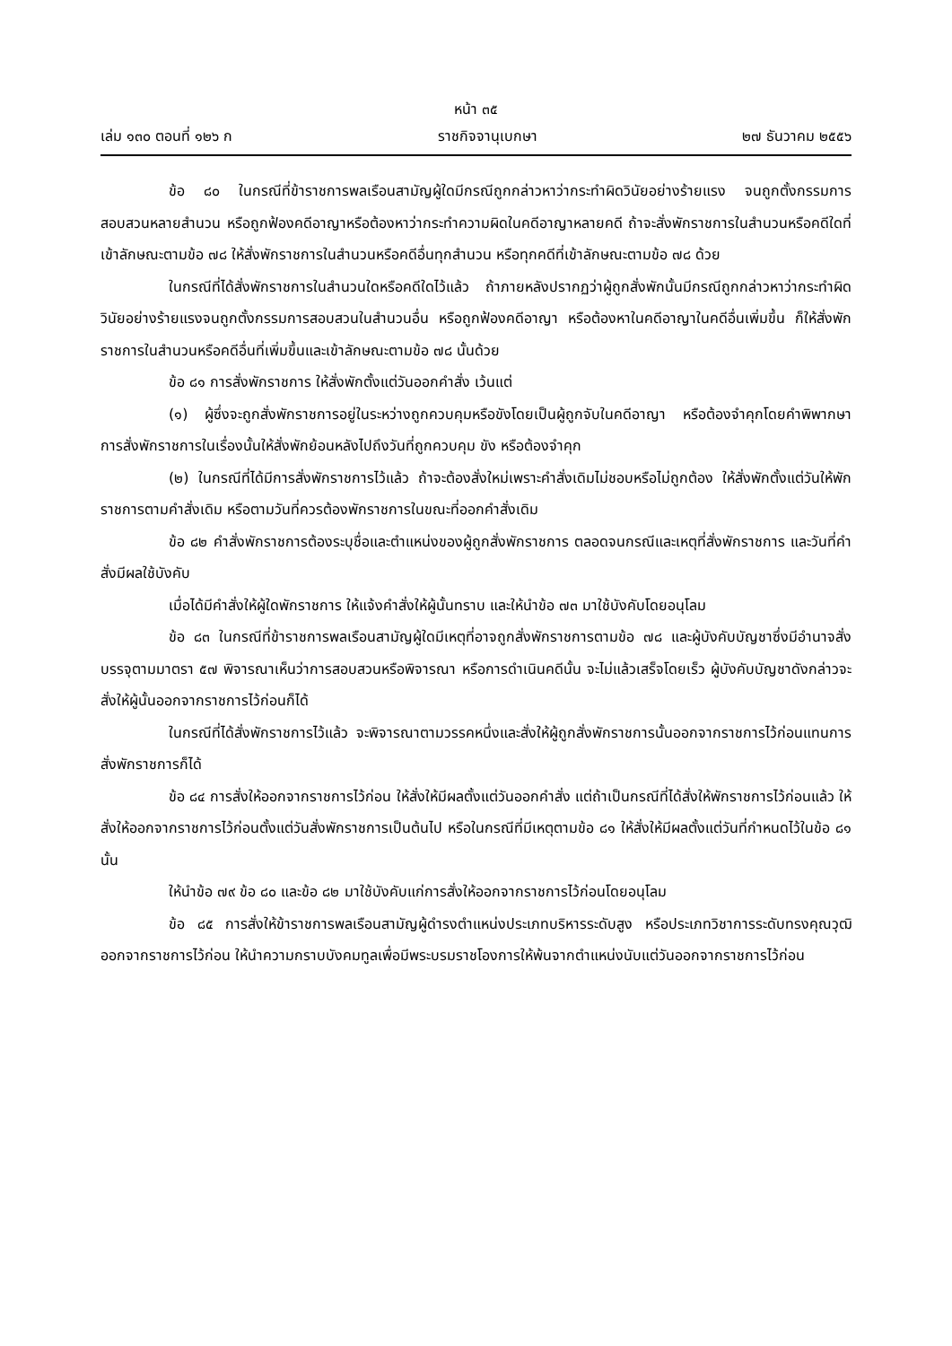หน้า ๓๕
เล่ม ๑๓๐ ตอนที่ ๑๒๖ ก ราชกิจจานุเบกษา ๒๗ ธันวาคม ๒๕๕๖
ข้อ ๘๐ ในกรณีที่ข้าราชการพลเรือนสามัญผู้ใดมีกรณีถูกกล่าวหาว่ากระทำผิดวินัยอย่างร้ายแรง จนถูกตั้งกรรมการสอบสวนหลายสำนวน หรือถูกฟ้องคดีอาญาหรือต้องหาว่ากระทำความผิดในคดีอาญาหลายคดี ถ้าจะสั่งพักราชการในสำนวนหรือคดีใดที่เข้าลักษณะตามข้อ ๗๘ ให้สั่งพักราชการในสำนวนหรือคดีอื่นทุกสำนวน หรือทุกคดีที่เข้าลักษณะตามข้อ ๗๘ ด้วย
ในกรณีที่ได้สั่งพักราชการในสำนวนใดหรือคดีใดไว้แล้ว ถ้าภายหลังปรากฏว่าผู้ถูกสั่งพักนั้นมีกรณีถูกกล่าวหาว่ากระทำผิดวินัยอย่างร้ายแรงจนถูกตั้งกรรมการสอบสวนในสำนวนอื่น หรือถูกฟ้องคดีอาญา หรือต้องหาในคดีอาญาในคดีอื่นเพิ่มขึ้น ก็ให้สั่งพักราชการในสำนวนหรือคดีอื่นที่เพิ่มขึ้นและเข้าลักษณะตามข้อ ๗๘ นั้นด้วย
ข้อ ๘๑ การสั่งพักราชการ ให้สั่งพักตั้งแต่วันออกคำสั่ง เว้นแต่
(๑) ผู้ซึ่งจะถูกสั่งพักราชการอยู่ในระหว่างถูกควบคุมหรือขังโดยเป็นผู้ถูกจับในคดีอาญา หรือต้องจำคุกโดยคำพิพากษา การสั่งพักราชการในเรื่องนั้นให้สั่งพักย้อนหลังไปถึงวันที่ถูกควบคุม ขัง หรือต้องจำคุก
(๒) ในกรณีที่ได้มีการสั่งพักราชการไว้แล้ว ถ้าจะต้องสั่งใหม่เพราะคำสั่งเดิมไม่ชอบหรือไม่ถูกต้อง ให้สั่งพักตั้งแต่วันให้พักราชการตามคำสั่งเดิม หรือตามวันที่ควรต้องพักราชการในขณะที่ออกคำสั่งเดิม
ข้อ ๘๒ คำสั่งพักราชการต้องระบุชื่อและตำแหน่งของผู้ถูกสั่งพักราชการ ตลอดจนกรณีและเหตุที่สั่งพักราชการ และวันที่คำสั่งมีผลใช้บังคับ
เมื่อได้มีคำสั่งให้ผู้ใดพักราชการ ให้แจ้งคำสั่งให้ผู้นั้นทราบ และให้นำข้อ ๗๓ มาใช้บังคับโดยอนุโลม
ข้อ ๘๓ ในกรณีที่ข้าราชการพลเรือนสามัญผู้ใดมีเหตุที่อาจถูกสั่งพักราชการตามข้อ ๗๘ และผู้บังคับบัญชาซึ่งมีอำนาจสั่งบรรจุตามมาตรา ๕๗ พิจารณาเห็นว่าการสอบสวนหรือพิจารณา หรือการดำเนินคดีนั้น จะไม่แล้วเสร็จโดยเร็ว ผู้บังคับบัญชาดังกล่าวจะสั่งให้ผู้นั้นออกจากราชการไว้ก่อนก็ได้
ในกรณีที่ได้สั่งพักราชการไว้แล้ว จะพิจารณาตามวรรคหนึ่งและสั่งให้ผู้ถูกสั่งพักราชการนั้นออกจากราชการไว้ก่อนแทนการสั่งพักราชการก็ได้
ข้อ ๘๔ การสั่งให้ออกจากราชการไว้ก่อน ให้สั่งให้มีผลตั้งแต่วันออกคำสั่ง แต่ถ้าเป็นกรณีที่ได้สั่งให้พักราชการไว้ก่อนแล้ว ให้สั่งให้ออกจากราชการไว้ก่อนตั้งแต่วันสั่งพักราชการเป็นต้นไป หรือในกรณีที่มีเหตุตามข้อ ๘๑ ให้สั่งให้มีผลตั้งแต่วันที่กำหนดไว้ในข้อ ๘๑ นั้น
ให้นำข้อ ๗๙ ข้อ ๘๐ และข้อ ๘๒ มาใช้บังคับแก่การสั่งให้ออกจากราชการไว้ก่อนโดยอนุโลม
ข้อ ๘๕ การสั่งให้ข้าราชการพลเรือนสามัญผู้ดำรงตำแหน่งประเภทบริหารระดับสูง หรือประเภทวิชาการระดับทรงคุณวุฒิออกจากราชการไว้ก่อน ให้นำความกราบบังคมทูลเพื่อมีพระบรมราชโองการให้พ้นจากตำแหน่งนับแต่วันออกจากราชการไว้ก่อน